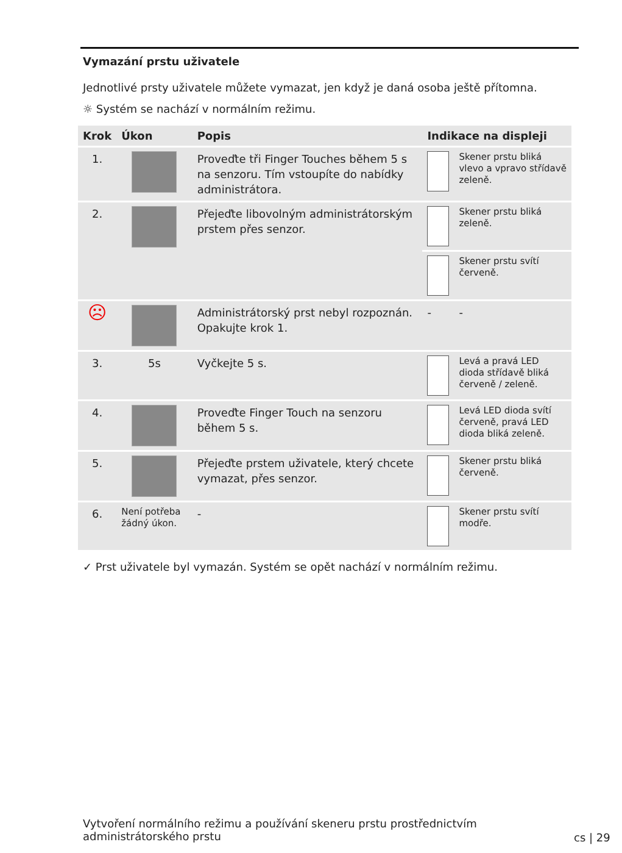Vymazání prstu uživatele
Jednotlivé prsty uživatele můžete vymazat, jen když je daná osoba ještě přítomna.
☼ Systém se nachází v normálním režimu.
| Krok | Úkon | Popis | Indikace na displeji | |
| --- | --- | --- | --- | --- |
| 1. | | Proveďte tři Finger Touches během 5 s na senzoru. Tím vstoupíte do nabídky administrátora. | | Skener prstu bliká vlevo a vpravo střídavě zeleně. |
| 2. | | Přejeďte libovolným administrátorským prstem přes senzor. | | Skener prstu bliká zeleně. |
| | | | | Skener prstu svítí červeně. |
| ☹ | | Administrátorský prst nebyl rozpoznán. Opakujte krok 1. | - | - |
| 3. | 5s | Vyčkejte 5 s. | | Levá a pravá LED dioda střídavě bliká červeně / zeleně. |
| 4. | | Proveďte Finger Touch na senzoru během 5 s. | | Levá LED dioda svítí červeně, pravá LED dioda bliká zeleně. |
| 5. | | Přejeďte prstem uživatele, který chcete vymazat, přes senzor. | | Skener prstu bliká červeně. |
| 6. | Není potřeba žádný úkon. | - | | Skener prstu svítí modře. |
✓ Prst uživatele byl vymazán. Systém se opět nachází v normálním režimu.
Vytvoření normálního režimu a používání skeneru prstu prostřednictvím administrátorského prstu
cs | 29